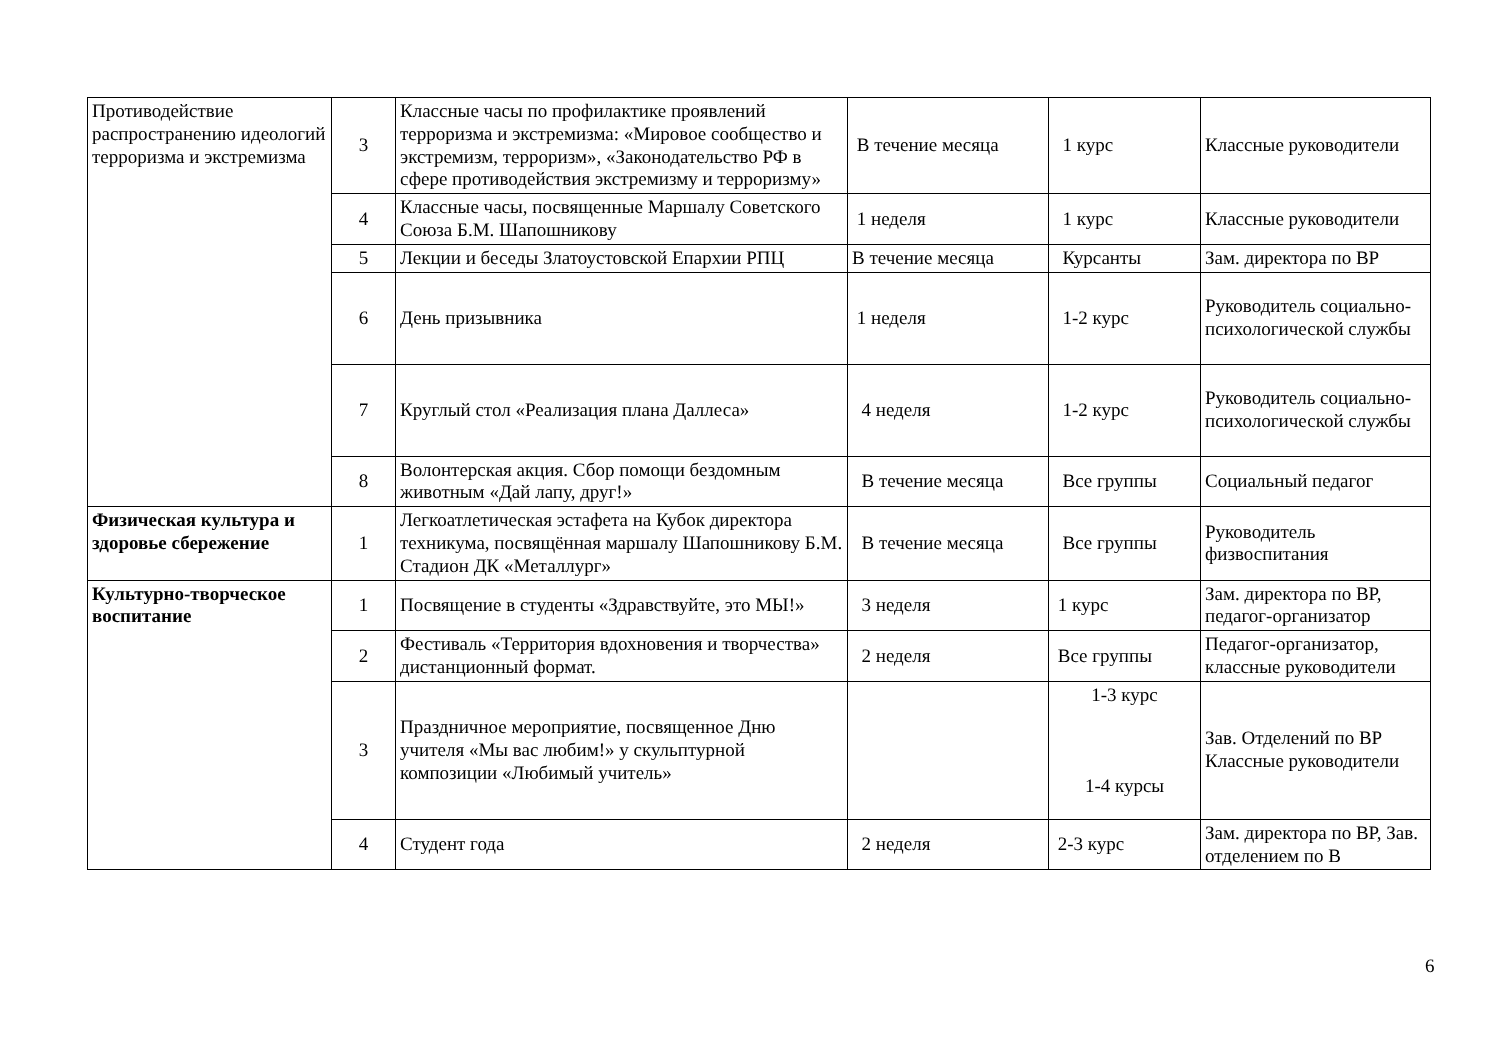| Противодействие распространению идеологий терроризма и экстремизма | 3 | Классные часы по профилактике проявлений терроризма и экстремизма: «Мировое сообщество и экстремизм, терроризм», «Законодательство РФ в сфере противодействия экстремизму и терроризму» | В течение месяца | 1 курс | Классные руководители |
| | 4 | Классные часы, посвященные Маршалу Советского Союза Б.М. Шапошникову | 1 неделя | 1 курс | Классные руководители |
| | 5 | Лекции и беседы Златоустовской Епархии РПЦ | В течение месяца | Курсанты | Зам. директора по ВР |
| | 6 | День призывника | 1 неделя | 1-2 курс | Руководитель социально-психологической службы |
| | 7 | Круглый стол «Реализация плана Даллеса» | 4 неделя | 1-2 курс | Руководитель социально-психологической службы |
| | 8 | Волонтерская акция. Сбор помощи бездомным животным «Дай лапу, друг!» | В течение месяца | Все группы | Социальный педагог |
| Физическая культура и здоровье сбережение | 1 | Легкоатлетическая эстафета на Кубок директора техникума, посвящённая маршалу Шапошникову Б.М. Стадион ДК «Металлург» | В течение месяца | Все группы | Руководитель физвоспитания |
| Культурно-творческое воспитание | 1 | Посвящение в студенты «Здравствуйте, это МЫ!» | 3 неделя | 1 курс | Зам. директора по ВР, педагог-организатор |
| | 2 | Фестиваль «Территория вдохновения и творчества» дистанционный формат. | 2 неделя | Все группы | Педагог-организатор, классные руководители |
| | 3 | Праздничное мероприятие, посвященное Дню учителя «Мы вас любим!» у скульптурной композиции «Любимый учитель» | | 1-3 курс 1-4 курсы | Зав. Отделений по ВР Классные руководители |
| | 4 | Студент года | 2 неделя | 2-3 курс | Зам. директора по ВР, Зав. отделением по В |
6